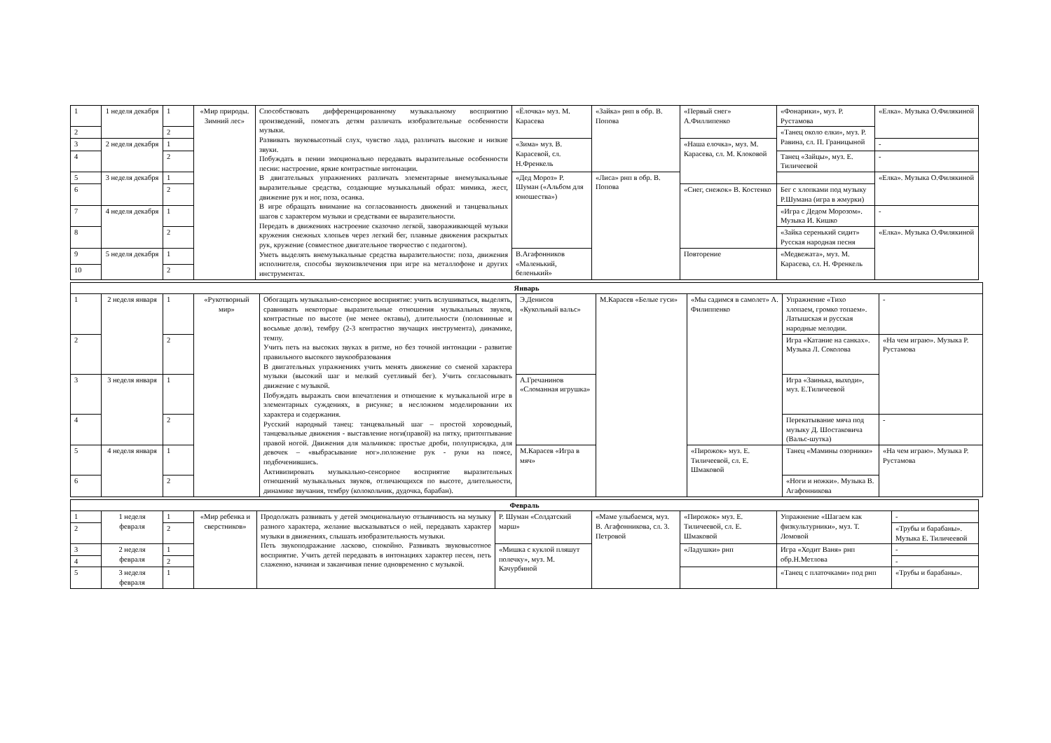| 1 | 1 неделя декабря | 1 | «Мир природы. Зимний лес» | Способствовать дифференцированному музыкальному восприятию произведений, помогать детям различать изобразительные особенности музыки. Развивать звуковысотный слух, чувство лада, различать высокие и низкие звуки. Побуждать в пении эмоционально передавать выразительные особенности песни: настроение, яркие контрастные интонации. В двигательных упражнениях различать элементарные внемузыкальные выразительные средства, создающие музыкальный образ: мимика, жест, движение рук и ног, поза, осанка. В игре обращать внимание на согласованность движений и танцевальных шагов с характером музыки и средствами ее выразительности. Передать в движениях настроение сказочно легкой, завораживающей музыки кружения снежных хлопьев через легкий бег, плавные движения раскрытых рук, кружение (совместное двигательное творчество с педагогом). Уметь выделять внемузыкальные средства выразительности: поза, движения исполнителя, способы звукоизвлечения при игре на металлофоне и других инструментах. | «Ёлочка» муз. М. Карасева | «Зайка» рнп в обр. В. Попова | «Первый снег» А.Филлипенко | «Фонарики», муз. Р. Рустамова | «Елка». Музыка О.Филякиной |
| 2 | | 2 | | | | | | «Танец около елки», муз. Р. Равина, сл. П. Границыной | |
| 3 | 2 неделя декабря | 1 | | | «Зима» муз. В. Карасевой, сл. Н.Френкель | | «Наша елочка», муз. М. Карасева, сл. М. Клоковой | | - |
| 4 | | 2 | | | | | | Танец «Зайцы», муз. Е. Тиличеевой | - |
| 5 | 3 неделя декабря | 1 | | | «Дед Мороз» Р. Шуман («Альбом для юношества») | «Лиса» рнп в обр. В. Попова | | | «Елка». Музыка О.Филякиной |
| 6 | | 2 | | | | | «Снег, снежок» В. Костенко | Бег с хлопками под музыку Р.Шумана (игра в жмурки) | |
| 7 | 4 неделя декабря | 1 | | | | | | «Игра с Дедом Морозом». Музыка И. Кишко | - |
| 8 | | 2 | | | | | | «Зайка серенький сидит» Русская народная песня | «Елка». Музыка О.Филякиной |
| 9 | 5 неделя декабря | 1 | | | В.Агафонников «Маленький, беленький» | | Повторение | «Медвежата», муз. М. Карасева, сл. Н. Френкель | |
| 10 | | 2 | | | | | | | |
| Январь | | | | | | | | | |
| --- | --- | --- | --- | --- | --- | --- | --- | --- | --- |
| 1 | 2 неделя января | 1 | «Рукотворный мир» | Обогащать музыкально-сенсорное восприятие: учить вслушиваться, выделять, сравнивать некоторые выразительные отношения музыкальных звуков, контрастные по высоте (не менее октавы), длительности (половинные и восьмые доли), тембру (2-3 контрастно звучащих инструмента), динамике, темпу. Учить петь на высоких звуках в ритме, но без точной интонации - развитие правильного высокого звукообразования В двигательных упражнениях учить менять движение со сменой характера музыки (высокий шаг и мелкий суетливый бег). Учить согласовывать движение с музыкой. Побуждать выражать свои впечатления и отношение к музыкальной игре в элементарных суждениях, в рисунке; в несложном моделировании их характера и содержания. Русский народный танец: танцевальный шаг – простой хороводный, танцевальные движения - выставление ноги(правой) на пятку, притоптывание правой ногой. Движения для мальчиков: простые дроби, полуприсядка, для девочек – «выбрасывание ног».положение рук - руки на поясе, подбоченившись. Активизировать музыкально-сенсорное восприятие выразительных отношений музыкальных звуков, отличающихся по высоте, длительности, динамике звучания, тембру (колокольчик, дудочка, барабан). | Э.Денисов «Кукольный вальс» | М.Карасев «Белые гуси» | «Мы садимся в самолет» А. Филиппенко | Упражнение «Тихо хлопаем, громко топаем». Латышская и русская народные мелодии. | - |
| 2 | | 2 | | | | | | Игра «Катание на санках». Музыка Л. Соколова | «На чем играю». Музыка Р. Рустамова |
| 3 | 3 неделя января | 1 | | | А.Гречанинов «Сломанная игрушка» | | | Игра «Заинька, выходи», муз. Е.Тиличеевой | |
| 4 | | 2 | | | | | | Перекатывание мяча под музыку Д. Шостаковича (Вальс-шутка) | - |
| 5 | 4 неделя января | 1 | | | М.Карасев «Игра в мяч» | | «Пирожок» муз. Е. Тиличеевой, сл. Е. Шмаковой | Танец «Мамины озорники» | «На чем играю». Музыка Р. Рустамова |
| 6 | | 2 | | | | | | «Ноги и ножки». Музыка В. Агафонникова | |
| Февраль | | | | | | | | | |
| --- | --- | --- | --- | --- | --- | --- | --- | --- | --- |
| 1 | 1 неделя февраля | 1 | «Мир ребенка и сверстников» | Продолжать развивать у детей эмоциональную отзывчивость на музыку разного характера, желание высказываться о ней, передавать характер музыки в движениях, слышать изобразительность музыки. Петь звукоподражание ласково, спокойно. Развивать звуковысотное восприятие. Учить детей передавать в интонациях характер песен, петь слаженно, начиная и заканчивая пение одновременно с музыкой. | Р. Шуман «Солдатский марш» | «Маме улыбаемся, муз. В. Агафонникова, сл. 3. Петровой | «Пирожок» муз. Е. Тиличеевой, сл. Е. Шмаковой | Упражнение «Шагаем как физкультурники», муз. Т. Ломовой | - |
| 2 | | 2 | | | | | | | «Трубы и барабаны». Музыка Е. Тиличеевой |
| 3 | 2 неделя февраля | 1 | | | «Мишка с куклой пляшут полечку», муз. М. Качурбиной | | «Ладушки» рнп | Игра «Ходит Ваня» рнп обр.Н.Метлова | - |
| 4 | | 2 | | | | | | | - |
| 5 | 3 неделя февраля | 1 | | | | | | «Танец с платочками» под рнп | «Трубы и барабаны». |